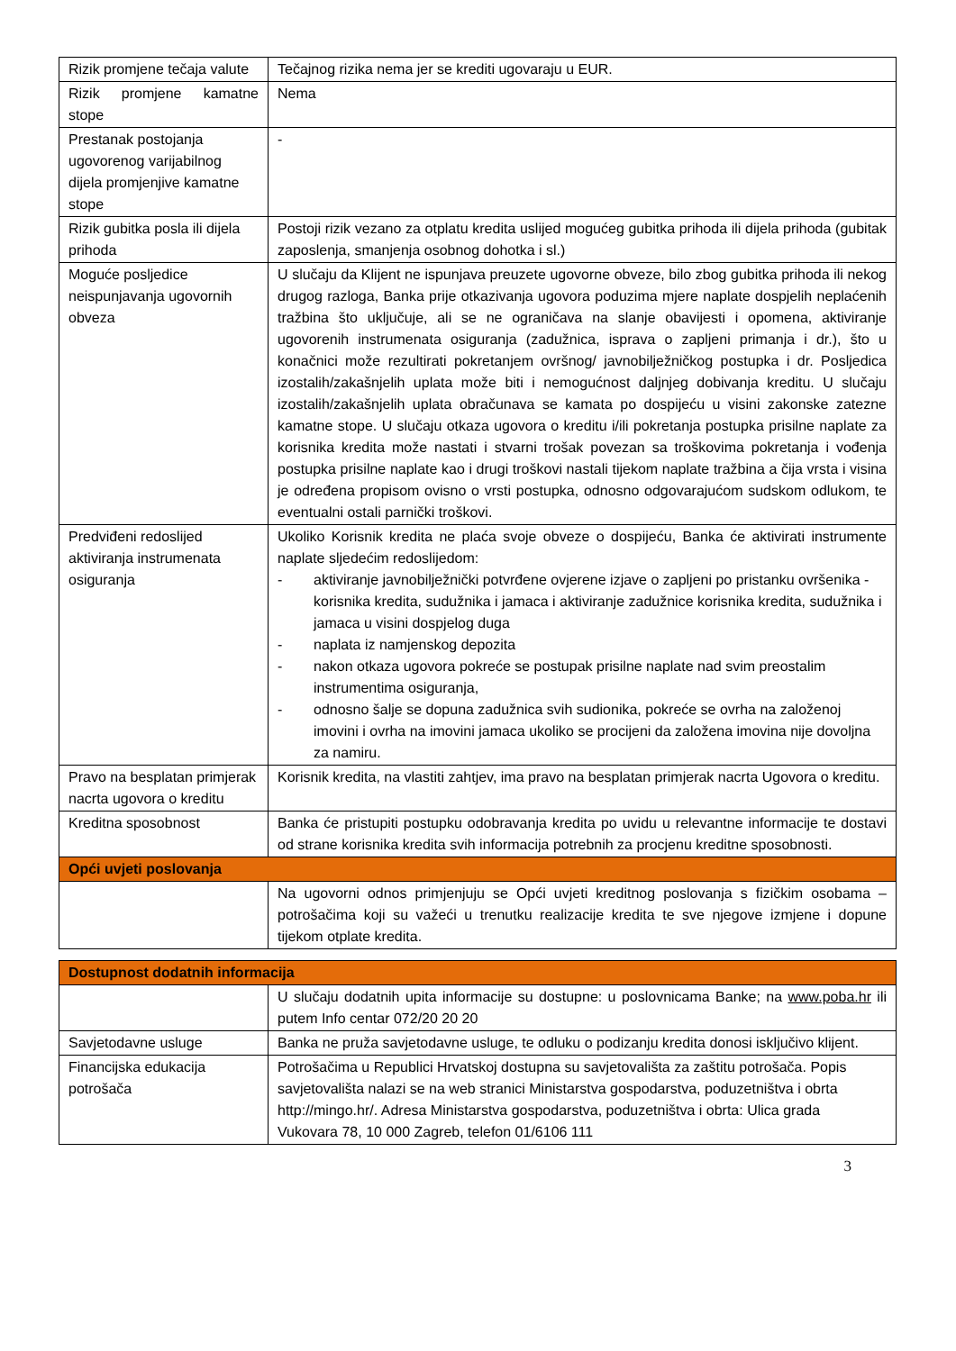| Rizik promjene tečaja valute | Tečajnog rizika nema jer se krediti ugovaraju u EUR. |
| Rizik promjene kamatne stope | Nema |
| Prestanak postojanja ugovorenog varijabilnog dijela promjenjive kamatne stope | - |
| Rizik gubitka posla ili dijela prihoda | Postoji rizik vezano za otplatu kredita uslijed mogućeg gubitka prihoda ili dijela prihoda (gubitak zaposlenja, smanjenja osobnog dohotka i sl.) |
| Moguće posljedice neispunjavanja ugovornih obveza | U slučaju da Klijent ne ispunjava preuzete ugovorne obveze, bilo zbog gubitka prihoda ili nekog drugog razloga, Banka prije otkazivanja ugovora poduzima mjere naplate dospjelih neplaćenih tražbina što uključuje, ali se ne ograničava na slanje obavijesti i opomena, aktiviranje ugovorenih instrumenata osiguranja (zadužnica, isprava o zapljeni primanja i dr.), što u konačnici može rezultirati pokretanjem ovršnog/ javnobilježničkog postupka i dr. Posljedica izostalih/zakašnjelih uplata može biti i nemogućnost daljnjeg dobivanja kreditu. U slučaju izostalih/zakašnjelih uplata obračunava se kamata po dospijeću u visini zakonske zatezne kamatne stope. U slučaju otkaza ugovora o kreditu i/ili pokretanja postupka prisilne naplate za korisnika kredita može nastati i stvarni trošak povezan sa troškovima pokretanja i vođenja postupka prisilne naplate kao i drugi troškovi nastali tijekom naplate tražbina a čija vrsta i visina je određena propisom ovisno o vrsti postupka, odnosno odgovarajućom sudskom odlukom, te eventualni ostali parnički troškovi. |
| Predviđeni redoslijed aktiviranja instrumenata osiguranja | Ukoliko Korisnik kredita ne plaća svoje obveze o dospijeću, Banka će aktivirati instrumente naplate sljedećim redoslijedom: - aktiviranje javnobilježnički potvrđene ovjerene izjave o zapljeni po pristanku ovršenika -korisnika kredita, sudužnika i jamaca i aktiviranje zadužnice korisnika kredita, sudužnika i jamaca u visini dospjelog duga - naplata iz namjenskog depozita - nakon otkaza ugovora pokreće se postupak prisilne naplate nad svim preostalim instrumentima osiguranja, - odnosno šalje se dopuna zadužnica svih sudionika, pokreće se ovrha na založenoj imovini i ovrha na imovini jamaca ukoliko se procijeni da založena imovina nije dovoljna za namiru. |
| Pravo na besplatan primjerak nacrta ugovora o kreditu | Korisnik kredita, na vlastiti zahtjev, ima pravo na besplatan primjerak nacrta Ugovora o kreditu. |
| Kreditna sposobnost | Banka će pristupiti postupku odobravanja kredita po uvidu u relevantne informacije te dostavi od strane korisnika kredita svih informacija potrebnih za procjenu kreditne sposobnosti. |
| Opći uvjeti poslovanja | |
| | Na ugovorni odnos primjenjuju se Opći uvjeti kreditnog poslovanja s fizičkim osobama – potrošačima koji su važeći u trenutku realizacije kredita te sve njegove izmjene i dopune tijekom otplate kredita. |
| Dostupnost dodatnih informacija | |
| | U slučaju dodatnih upita informacije su dostupne: u poslovnicama Banke; na www.poba.hr ili putem Info centar 072/20 20 20 |
| Savjetodavne usluge | Banka ne pruža savjetodavne usluge, te odluku o podizanju kredita donosi isključivo klijent. |
| Financijska edukacija potrošača | Potrošačima u Republici Hrvatskoj dostupna su savjetovališta za zaštitu potrošača. Popis savjetovališta nalazi se na web stranici Ministarstva gospodarstva, poduzetništva i obrta http://mingo.hr/. Adresa Ministarstva gospodarstva, poduzetništva i obrta: Ulica grada Vukovara 78, 10 000 Zagreb, telefon 01/6106 111 |
3